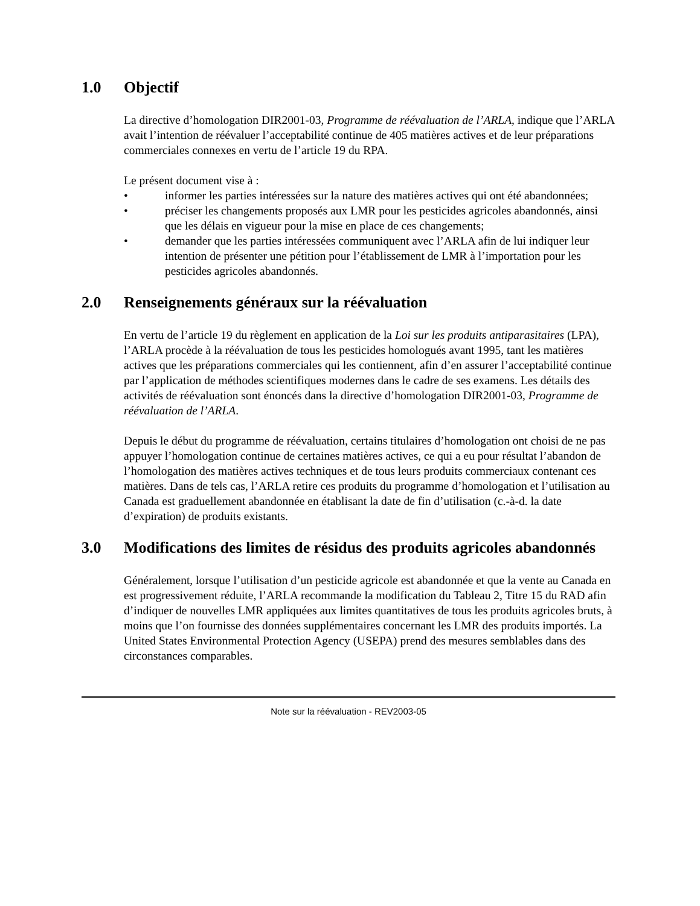1.0 Objectif
La directive d’homologation DIR2001-03, Programme de réévaluation de l’ARLA, indique que l’ARLA avait l’intention de réévaluer l’acceptabilité continue de 405 matières actives et de leur préparations commerciales connexes en vertu de l’article 19 du RPA.
Le présent document vise à :
• informer les parties intéressées sur la nature des matières actives qui ont été abandonnées;
• préciser les changements proposés aux LMR pour les pesticides agricoles abandonnés, ainsi que les délais en vigueur pour la mise en place de ces changements;
• demander que les parties intéressées communiquent avec l’ARLA afin de lui indiquer leur intention de présenter une pétition pour l’établissement de LMR à l’importation pour les pesticides agricoles abandonnés.
2.0 Renseignements généraux sur la réévaluation
En vertu de l’article 19 du règlement en application de la Loi sur les produits antiparasitaires (LPA), l’ARLA procède à la réévaluation de tous les pesticides homologués avant 1995, tant les matières actives que les préparations commerciales qui les contiennent, afin d’en assurer l’acceptabilité continue par l’application de méthodes scientifiques modernes dans le cadre de ses examens. Les détails des activités de réévaluation sont énoncés dans la directive d’homologation DIR2001-03, Programme de réévaluation de l’ARLA.
Depuis le début du programme de réévaluation, certains titulaires d’homologation ont choisi de ne pas appuyer l’homologation continue de certaines matières actives, ce qui a eu pour résultat l’abandon de l’homologation des matières actives techniques et de tous leurs produits commerciaux contenant ces matières. Dans de tels cas, l’ARLA retire ces produits du programme d’homologation et l’utilisation au Canada est graduellement abandonnée en établisant la date de fin d’utilisation (c.-à-d. la date d’expiration) de produits existants.
3.0 Modifications des limites de résidus des produits agricoles abandonnés
Généralement, lorsque l’utilisation d’un pesticide agricole est abandonnée et que la vente au Canada en est progressivement réduite, l’ARLA recommande la modification du Tableau 2, Titre 15 du RAD afin d’indiquer de nouvelles LMR appliquées aux limites quantitatives de tous les produits agricoles bruts, à moins que l’on fournisse des données supplémentaires concernant les LMR des produits importés. La United States Environmental Protection Agency (USEPA) prend des mesures semblables dans des circonstances comparables.
Note sur la réévaluation - REV2003-05